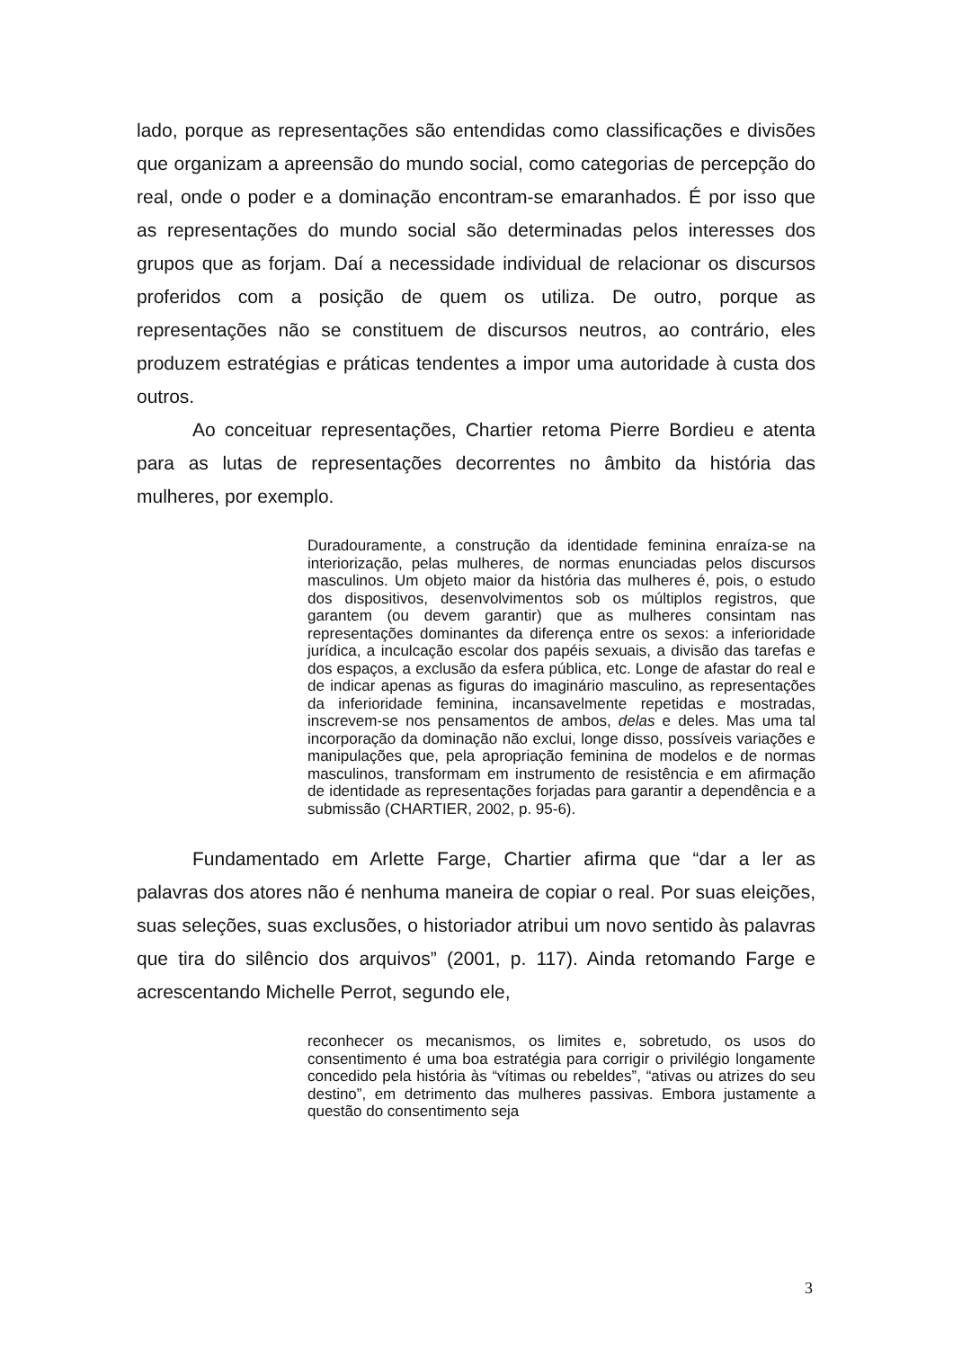lado, porque as representações são entendidas como classificações e divisões que organizam a apreensão do mundo social, como categorias de percepção do real, onde o poder e a dominação encontram-se emaranhados. É por isso que as representações do mundo social são determinadas pelos interesses dos grupos que as forjam. Daí a necessidade individual de relacionar os discursos proferidos com a posição de quem os utiliza. De outro, porque as representações não se constituem de discursos neutros, ao contrário, eles produzem estratégias e práticas tendentes a impor uma autoridade à custa dos outros.
Ao conceituar representações, Chartier retoma Pierre Bordieu e atenta para as lutas de representações decorrentes no âmbito da história das mulheres, por exemplo.
Duradouramente, a construção da identidade feminina enraíza-se na interiorização, pelas mulheres, de normas enunciadas pelos discursos masculinos. Um objeto maior da história das mulheres é, pois, o estudo dos dispositivos, desenvolvimentos sob os múltiplos registros, que garantem (ou devem garantir) que as mulheres consintam nas representações dominantes da diferença entre os sexos: a inferioridade jurídica, a inculcação escolar dos papéis sexuais, a divisão das tarefas e dos espaços, a exclusão da esfera pública, etc. Longe de afastar do real e de indicar apenas as figuras do imaginário masculino, as representações da inferioridade feminina, incansavelmente repetidas e mostradas, inscrevem-se nos pensamentos de ambos, delas e deles. Mas uma tal incorporação da dominação não exclui, longe disso, possíveis variações e manipulações que, pela apropriação feminina de modelos e de normas masculinos, transformam em instrumento de resistência e em afirmação de identidade as representações forjadas para garantir a dependência e a submissão (CHARTIER, 2002, p. 95-6).
Fundamentado em Arlette Farge, Chartier afirma que “dar a ler as palavras dos atores não é nenhuma maneira de copiar o real. Por suas eleições, suas seleções, suas exclusões, o historiador atribui um novo sentido às palavras que tira do silêncio dos arquivos” (2001, p. 117). Ainda retomando Farge e acrescentando Michelle Perrot, segundo ele,
reconhecer os mecanismos, os limites e, sobretudo, os usos do consentimento é uma boa estratégia para corrigir o privilégio longamente concedido pela história às “vítimas ou rebeldes”, “ativas ou atrizes do seu destino”, em detrimento das mulheres passivas. Embora justamente a questão do consentimento seja
3